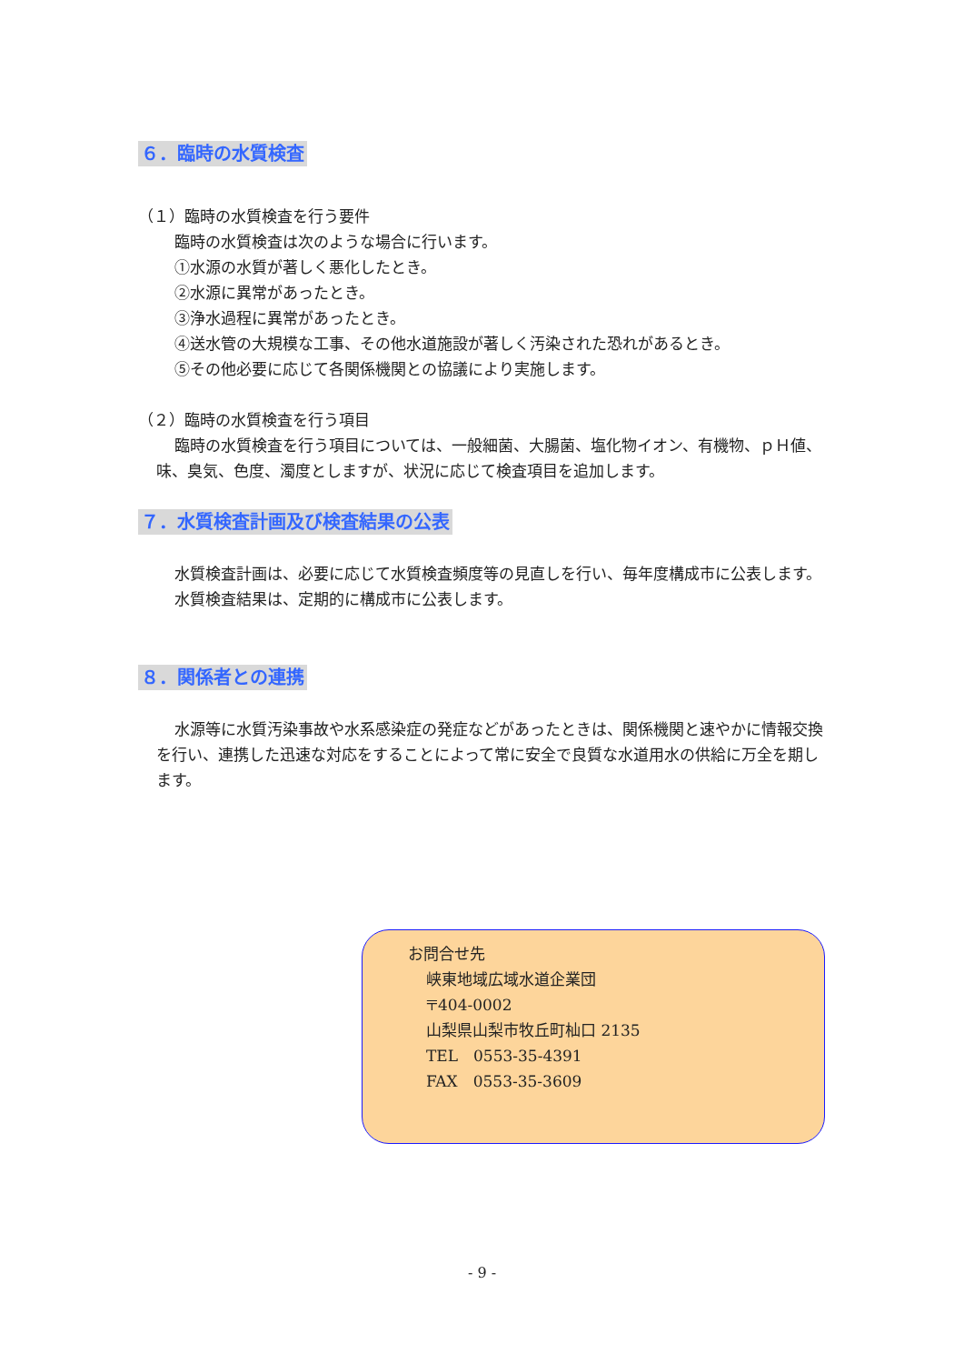６．臨時の水質検査
（１）臨時の水質検査を行う要件
臨時の水質検査は次のような場合に行います。
①水源の水質が著しく悪化したとき。
②水源に異常があったとき。
③浄水過程に異常があったとき。
④送水管の大規模な工事、その他水道施設が著しく汚染された恐れがあるとき。
⑤その他必要に応じて各関係機関との協議により実施します。
（２）臨時の水質検査を行う項目
臨時の水質検査を行う項目については、一般細菌、大腸菌、塩化物イオン、有機物、ｐＨ値、味、臭気、色度、濁度としますが、状況に応じて検査項目を追加します。
７．水質検査計画及び検査結果の公表
水質検査計画は、必要に応じて水質検査頻度等の見直しを行い、毎年度構成市に公表します。
水質検査結果は、定期的に構成市に公表します。
８．関係者との連携
水源等に水質汚染事故や水系感染症の発症などがあったときは、関係機関と速やかに情報交換を行い、連携した迅速な対応をすることによって常に安全で良質な水道用水の供給に万全を期します。
お問合せ先
峡東地域広域水道企業団
〒404-0002
山梨県山梨市牧丘町杣口 2135
TEL　0553-35-4391
FAX　0553-35-3609
- 9 -